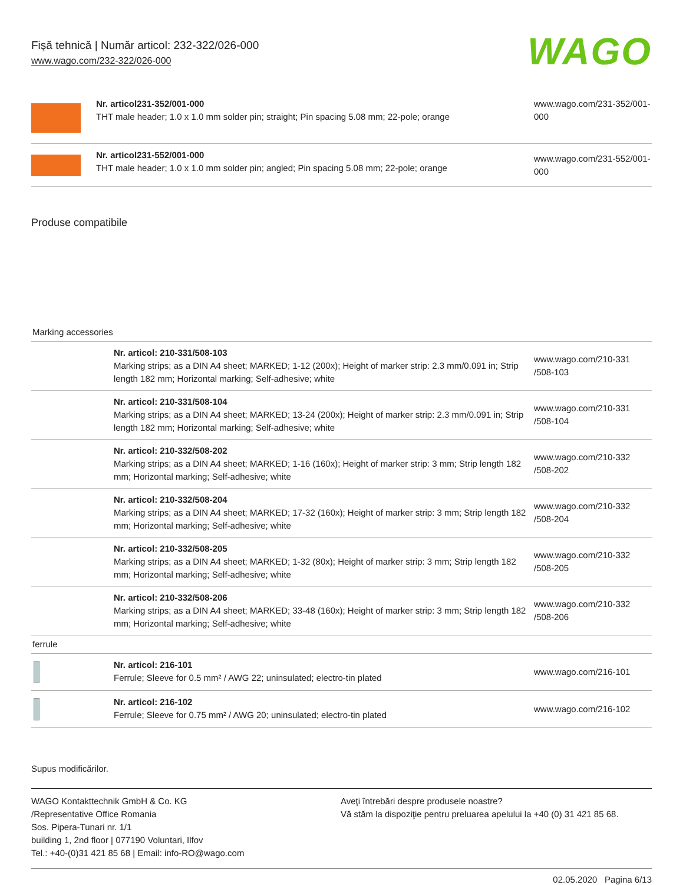Fişă tehnică | Număr articol: 232-322/026-000
www.wago.com/232-322/026-000
WAGO
| | Nr. articol231-352/001-000 THT male header; 1.0 x 1.0 mm solder pin; straight; Pin spacing 5.08 mm; 22-pole; orange | www.wago.com/231-352/001-000 |
| | Nr. articol231-552/001-000 THT male header; 1.0 x 1.0 mm solder pin; angled; Pin spacing 5.08 mm; 22-pole; orange | www.wago.com/231-552/001-000 |
Produse compatibile
| Marking accessories | | |
| | Nr. articol: 210-331/508-103 Marking strips; as a DIN A4 sheet; MARKED; 1-12 (200x); Height of marker strip: 2.3 mm/0.091 in; Strip length 182 mm; Horizontal marking; Self-adhesive; white | www.wago.com/210-331 /508-103 |
| | Nr. articol: 210-331/508-104 Marking strips; as a DIN A4 sheet; MARKED; 13-24 (200x); Height of marker strip: 2.3 mm/0.091 in; Strip length 182 mm; Horizontal marking; Self-adhesive; white | www.wago.com/210-331 /508-104 |
| | Nr. articol: 210-332/508-202 Marking strips; as a DIN A4 sheet; MARKED; 1-16 (160x); Height of marker strip: 3 mm; Strip length 182 mm; Horizontal marking; Self-adhesive; white | www.wago.com/210-332 /508-202 |
| | Nr. articol: 210-332/508-204 Marking strips; as a DIN A4 sheet; MARKED; 17-32 (160x); Height of marker strip: 3 mm; Strip length 182 mm; Horizontal marking; Self-adhesive; white | www.wago.com/210-332 /508-204 |
| | Nr. articol: 210-332/508-205 Marking strips; as a DIN A4 sheet; MARKED; 1-32 (80x); Height of marker strip: 3 mm; Strip length 182 mm; Horizontal marking; Self-adhesive; white | www.wago.com/210-332 /508-205 |
| | Nr. articol: 210-332/508-206 Marking strips; as a DIN A4 sheet; MARKED; 33-48 (160x); Height of marker strip: 3 mm; Strip length 182 mm; Horizontal marking; Self-adhesive; white | www.wago.com/210-332 /508-206 |
| ferrule | | |
| | Nr. articol: 216-101 Ferrule; Sleeve for 0.5 mm² / AWG 22; uninsulated; electro-tin plated | www.wago.com/216-101 |
| | Nr. articol: 216-102 Ferrule; Sleeve for 0.75 mm² / AWG 20; uninsulated; electro-tin plated | www.wago.com/216-102 |
Supus modificărilor.
WAGO Kontakttechnik GmbH & Co. KG
/Representative Office Romania
Sos. Pipera-Tunari nr. 1/1
building 1, 2nd floor | 077190 Voluntari, Ilfov
Tel.: +40-(0)31 421 85 68 | Email: info-RO@wago.com
Aveţi întrebări despre produsele noastre?
Vă stăm la dispoziţie pentru preluarea apelului la +40 (0) 31 421 85 68.
02.05.2020 Pagina 6/13